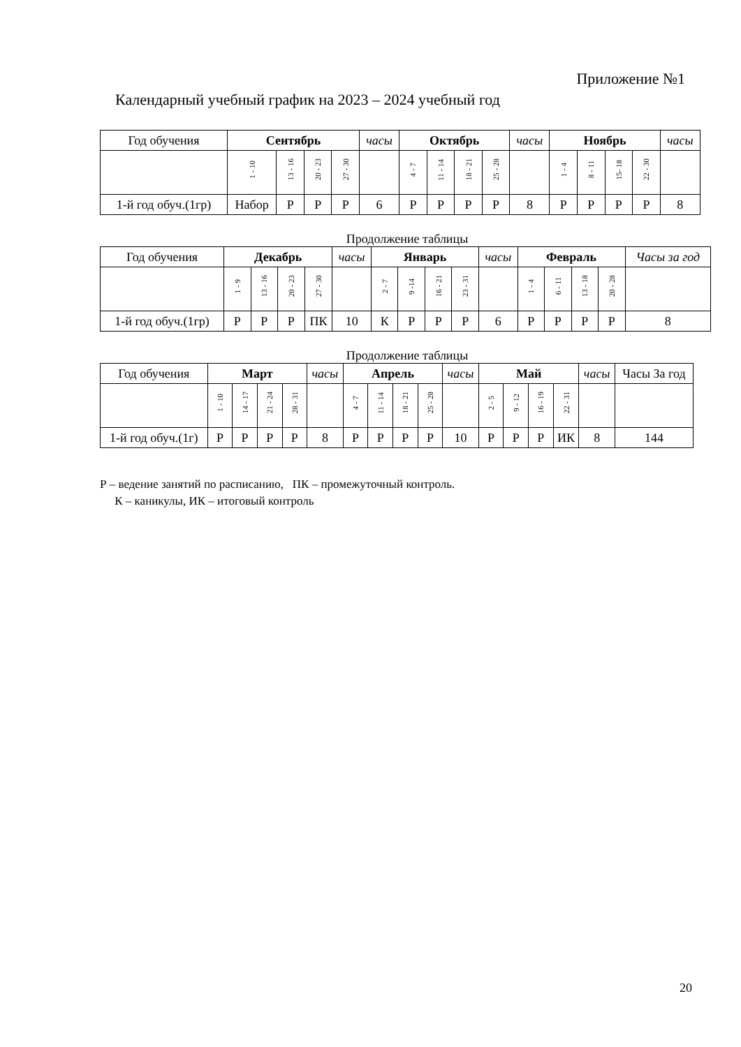Приложение №1
Календарный учебный график на 2023 – 2024 учебный год
| Год обучения | Сентябрь | | | | часы | Октябрь | | | | часы | Ноябрь | | | | часы |
| | 1 - 10 | 13 - 16 | 20 - 23 | 27 - 30 | | 4 - 7 | 11 - 14 | 18 - 21 | 25 - 28 | | 1 - 4 | 8 - 11 | 15- 18 | 22 - 30 | |
| 1-й год обуч.(1гр) | Набор | Р | Р | Р | 6 | Р | Р | Р | Р | 8 | Р | Р | Р | Р | 8 |
Продолжение таблицы
| Год обучения | Декабрь | | | | часы | Январь | | | | часы | Февраль | | | | Часы за год |
| | 1 - 9 | 13 - 16 | 20 - 23 | 27 - 30 | | 2 - 7 | 9 -14 | 16 - 21 | 23 - 31 | | 1 - 4 | 6 - 11 | 13 - 18 | 20 - 28 | |
| 1-й год обуч.(1гр) | Р | Р | Р | ПК | 10 | К | Р | Р | Р | 6 | Р | Р | Р | Р | 8 |
Продолжение таблицы
| Год обучения | Март | | | | часы | Апрель | | | | часы | Май | | | | часы | Часы За год |
| | 1 - 10 | 14 - 17 | 21 - 24 | 28 - 31 | | 4 - 7 | 11 - 14 | 18 - 21 | 25 - 28 | | 2 - 5 | 9 - 12 | 16 - 19 | 22 - 31 | | |
| 1-й год обуч.(1г) | Р | Р | Р | Р | 8 | Р | Р | Р | Р | 10 | Р | Р | Р | ИК | 8 | 144 |
Р – ведение занятий по расписанию, ПК – промежуточный контроль.
К – каникулы, ИК – итоговый контроль
20